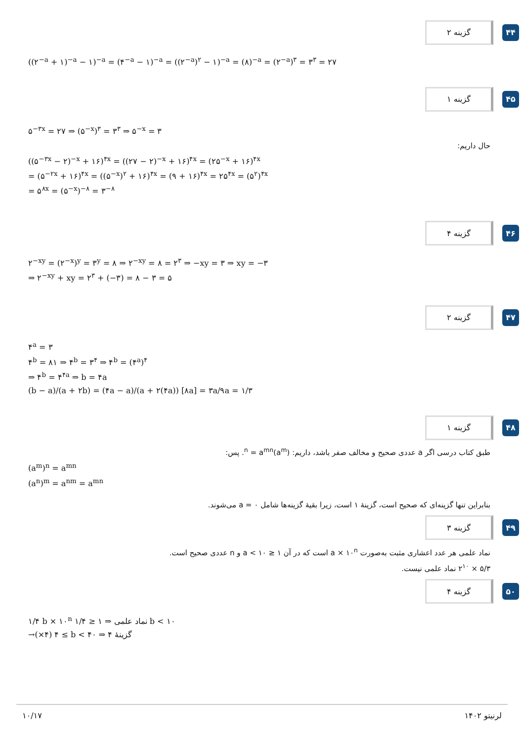۴۴
گزینه ۲
((۲<sup>−a</sup> + ۱)<sup>−a</sup> − ۱)<sup>−a</sup> = (۴<sup>−a</sup> − ۱)<sup>−a</sup> = ((۲<sup>−a</sup>)<sup>۲</sup> − ۱)<sup>−a</sup> = (۸)<sup>−a</sup> = (۲<sup>−a</sup>)<sup>۳</sup> = ۳<sup>۳</sup> = ۲۷
۴۵
گزینه ۱
۵<sup>−۳x</sup> = ۲۷ ⇒ (۵<sup>−x</sup>)<sup>۳</sup> = ۳<sup>۳</sup> ⇒ ۵<sup>−x</sup> = ۳
حال داریم:
((۵<sup>−۳x</sup> − ۲)<sup>−x</sup> + ۱۶)<sup>۴x</sup> = ((۲۷ − ۲)<sup>−x</sup> + ۱۶)<sup>۴x</sup> = (۲۵<sup>−x</sup> + ۱۶)<sup>۴x</sup>
= (۵<sup>−۲x</sup> + ۱۶)<sup>۴x</sup> = ((۵<sup>−x</sup>)<sup>۲</sup> + ۱۶)<sup>۴x</sup> = (۹ + ۱۶)<sup>۴x</sup> = ۲۵<sup>۴x</sup> = (۵<sup>۲</sup>)<sup>۴x</sup>
= ۵<sup>۸x</sup> = (۵<sup>−x</sup>)<sup>−۸</sup> = ۳<sup>−۸</sup>
۴۶
گزینه ۴
۲<sup>−xy</sup> = (۲<sup>−x</sup>)<sup>y</sup> = ۳<sup>y</sup> = ۸ ⇒ ۲<sup>−xy</sup> = ۸ = ۲<sup>۳</sup> ⇒ −xy = ۳ ⇒ xy = −۳
⇒ ۲<sup>−xy</sup> + xy = ۲<sup>۳</sup> + (−۳) = ۸ − ۳ = ۵
۴۷
گزینه ۲
۴<sup>a</sup> = ۳
۴<sup>b</sup> = ۸۱ ⇒ ۴<sup>b</sup> = ۳<sup>۴</sup> ⇒ ۴<sup>b</sup> = (۴<sup>a</sup>)<sup>۴</sup>
⇒ ۴<sup>b</sup> = ۴<sup>۴a</sup> ⇒ b = ۴a
(b − a)/(a + ۲b) = (۴a − a)/(a + ۲(۴a)) [۸a] = ۳a/۹a = ۱/۳
۴۸
گزینه ۱
طبق کتاب درسی اگر a عددی صحیح و مخالف صفر باشد، داریم: (a<sup>m</sup>)<sup>n</sup> = a<sup>mn</sup>. پس:
(a<sup>m</sup>)<sup>n</sup> = a<sup>mn</sup>
(a<sup>n</sup>)<sup>m</sup> = a<sup>nm</sup> = a<sup>mn</sup>
بنابراین تنها گزینه‌ای که صحیح است، گزینهٔ ۱ است، زیرا بقیهٔ گزینه‌ها شامل a = ۰ می‌شوند.
۴۹
گزینه ۳
نماد علمی هر عدد اعشاری مثبت به‌صورت a × ۱۰<sup>n</sup> است که در آن ۱ ≤ a < ۱۰ و n عددی صحیح است.
۵/۳ × ۲<sup>۱۰</sup> نماد علمی نیست.
۵۰
گزینه ۴
۱/۴ b × ۱۰<sup>n</sup> نماد علمی ⇒ ۱ ≤ ۱/۴ b < ۱۰
→(×۴) ۴ ≤ b < ۴۰ ⇒ گزینهٔ ۴
۱۰/۱۷ لرنیتو ۱۴۰۲